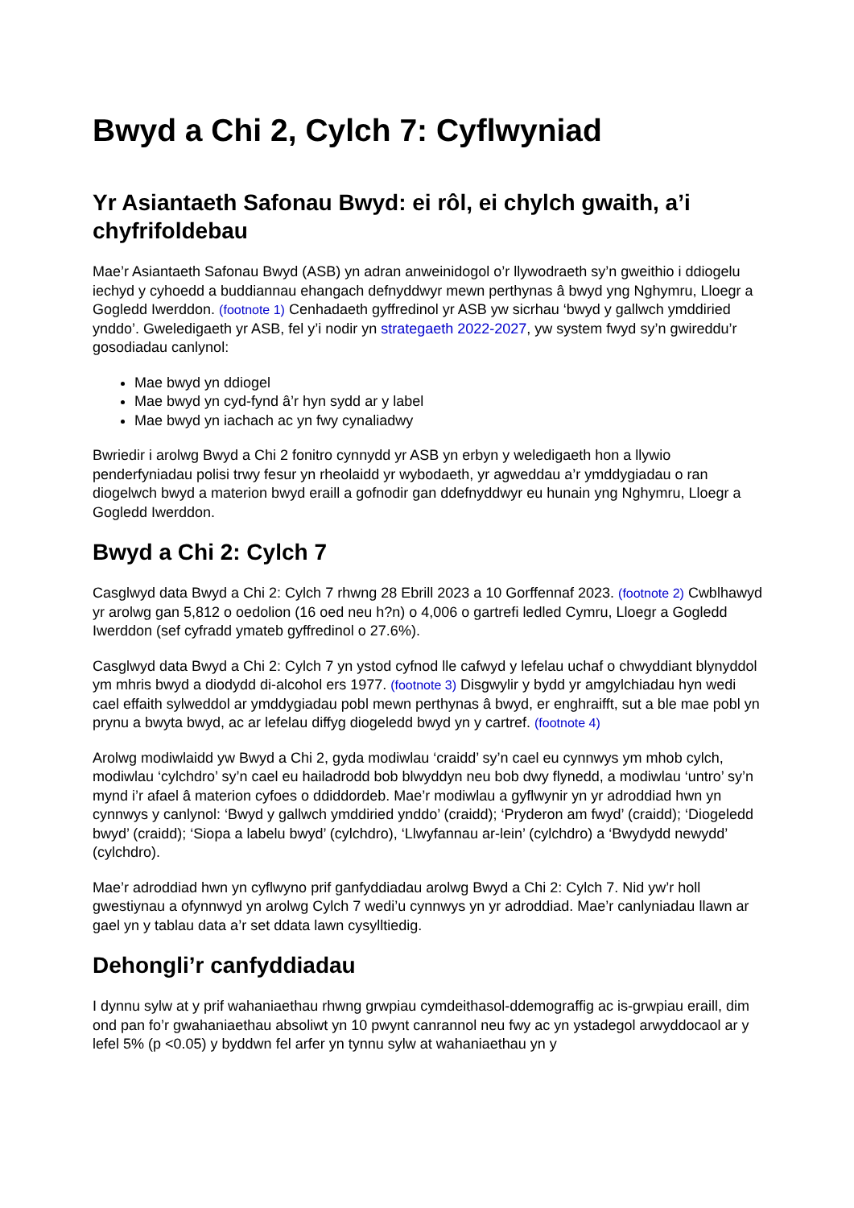Bwyd a Chi 2, Cylch 7: Cyflwyniad
Yr Asiantaeth Safonau Bwyd: ei rôl, ei chylch gwaith, a’i chyfrifoldebau
Mae’r Asiantaeth Safonau Bwyd (ASB) yn adran anweinidogol o’r llywodraeth sy’n gweithio i ddiogelu iechyd y cyhoedd a buddiannau ehangach defnyddwyr mewn perthynas â bwyd yng Nghymru, Lloegr a Gogledd Iwerddon. (footnote 1) Cenhadaeth gyffredinol yr ASB yw sicrhau ‘bwyd y gallwch ymddiried ynddo’. Gweledigaeth yr ASB, fel y’i nodir yn strategaeth 2022-2027, yw system fwyd sy’n gwireddu’r gosodiadau canlynol:
Mae bwyd yn ddiogel
Mae bwyd yn cyd-fynd â’r hyn sydd ar y label
Mae bwyd yn iachach ac yn fwy cynaliadwy
Bwriedir i arolwg Bwyd a Chi 2 fonitro cynnydd yr ASB yn erbyn y weledigaeth hon a llywio penderfyniadau polisi trwy fesur yn rheolaidd yr wybodaeth, yr agweddau a’r ymddygiadau o ran diogelwch bwyd a materion bwyd eraill a gofnodir gan ddefnyddwyr eu hunain yng Nghymru, Lloegr a Gogledd Iwerddon.
Bwyd a Chi 2: Cylch 7
Casglwyd data Bwyd a Chi 2: Cylch 7 rhwng 28 Ebrill 2023 a 10 Gorffennaf 2023. (footnote 2) Cwblhawyd yr arolwg gan 5,812 o oedolion (16 oed neu h?n) o 4,006 o gartrefi ledled Cymru, Lloegr a Gogledd Iwerddon (sef cyfradd ymateb gyffredinol o 27.6%).
Casglwyd data Bwyd a Chi 2: Cylch 7 yn ystod cyfnod lle cafwyd y lefelau uchaf o chwyddiant blynyddol ym mhris bwyd a diodydd di-alcohol ers 1977. (footnote 3) Disgwylir y bydd yr amgylchiadau hyn wedi cael effaith sylweddol ar ymddygiadau pobl mewn perthynas â bwyd, er enghraifft, sut a ble mae pobl yn prynu a bwyta bwyd, ac ar lefelau diffyg diogeledd bwyd yn y cartref. (footnote 4)
Arolwg modiwlaidd yw Bwyd a Chi 2, gyda modiwlau ‘craidd’ sy’n cael eu cynnwys ym mhob cylch, modiwlau ‘cylchdro’ sy’n cael eu hailadrodd bob blwyddyn neu bob dwy flynedd, a modiwlau ‘untro’ sy’n mynd i’r afael â materion cyfoes o ddiddordeb. Mae’r modiwlau a gyflwynir yn yr adroddiad hwn yn cynnwys y canlynol: ‘Bwyd y gallwch ymddiried ynddo’ (craidd); ‘Pryderon am fwyd’ (craidd); ‘Diogeledd bwyd’ (craidd); ‘Siopa a labelu bwyd’ (cylchdro), ‘Llwyfannau ar-lein’ (cylchdro) a ‘Bwydydd newydd’ (cylchdro).
Mae’r adroddiad hwn yn cyflwyno prif ganfyddiadau arolwg Bwyd a Chi 2: Cylch 7. Nid yw’r holl gwestiynau a ofynnwyd yn arolwg Cylch 7 wedi’u cynnwys yn yr adroddiad. Mae’r canlyniadau llawn ar gael yn y tablau data a’r set ddata lawn cysylltiedig.
Dehongli’r canfyddiadau
I dynnu sylw at y prif wahaniaethau rhwng grwpiau cymdeithasol-ddemograffig ac is-grwpiau eraill, dim ond pan fo’r gwahaniaethau absoliwt yn 10 pwynt canrannol neu fwy ac yn ystadegol arwyddocaol ar y lefel 5% (p <0.05) y byddwn fel arfer yn tynnu sylw at wahaniaethau yn y